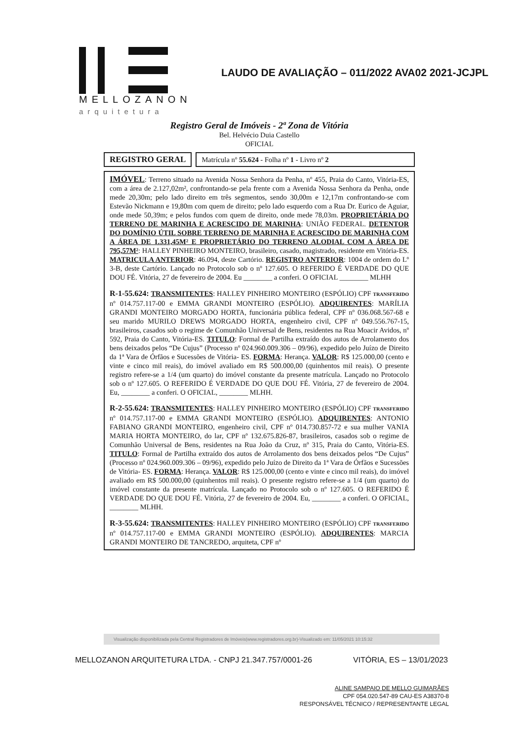LAUDO DE AVALIAÇÃO – 011/2022 AVA02 2021-JCJPL
MELLOZANON
arquitetura
Registro Geral de Imóveis - 2ª Zona de Vitória
Bel. Helvécio Duia Castello
OFICIAL
REGISTRO GERAL
Matrícula nº 55.624 - Folha nº 1 - Livro nº 2
IMÓVEL: Terreno situado na Avenida Nossa Senhora da Penha, nº 455, Praia do Canto, Vitória-ES, com a área de 2.127,02m², confrontando-se pela frente com a Avenida Nossa Senhora da Penha, onde mede 20,30m; pelo lado direito em três segmentos, sendo 30,00m e 12,17m confrontando-se com Estevão Nickmann e 19,80m com quem de direito; pelo lado esquerdo com a Rua Dr. Eurico de Aguiar, onde mede 50,39m; e pelos fundos com quem de direito, onde mede 78,03m. PROPRIETÁRIA DO TERRENO DE MARINHA E ACRESCIDO DE MARINHA: UNIÃO FEDERAL. DETENTOR DO DOMÍNIO ÚTIL SOBRE TERRENO DE MARINHA E ACRESCIDO DE MARINHA COM A ÁREA DE 1.331,45M² E PROPRIETÁRIO DO TERRENO ALODIAL COM A ÁREA DE 795,57M²: HALLEY PINHEIRO MONTEIRO, brasileiro, casado, magistrado, residente em Vitória-ES. MATRICULA ANTERIOR: 46.094, deste Cartório. REGISTRO ANTERIOR: 1004 de ordem do Lº 3-B, deste Cartório. Lançado no Protocolo sob o nº 127.605. O REFERIDO É VERDADE DO QUE DOU FÉ. Vitória, 27 de fevereiro de 2004. Eu ________ a conferi. O OFICIAL ________ MLHH
R-1-55.624: TRANSMITENTES: HALLEY PINHEIRO MONTEIRO (ESPÓLIO) CPF TRANSFERIDO nº 014.757.117-00 e EMMA GRANDI MONTEIRO (ESPÓLIO). ADQUIRENTES: MARÍLIA GRANDI MONTEIRO MORGADO HORTA, funcionária pública federal, CPF nº 036.068.567-68 e seu marido MURILO DREWS MORGADO HORTA, engenheiro civil, CPF nº 049.556.767-15, brasileiros, casados sob o regime de Comunhão Universal de Bens, residentes na Rua Moacir Avidos, nº 592, Praia do Canto, Vitória-ES. TITULO: Formal de Partilha extraído dos autos de Arrolamento dos bens deixados pelos “De Cujus” (Processo nº 024.960.009.306 – 09/96), expedido pelo Juízo de Direito da 1ª Vara de Órfãos e Sucessões de Vitória- ES. FORMA: Herança. VALOR: R$ 125.000,00 (cento e vinte e cinco mil reais), do imóvel avaliado em R$ 500.000,00 (quinhentos mil reais). O presente registro refere-se a 1/4 (um quarto) do imóvel constante da presente matrícula. Lançado no Protocolo sob o nº 127.605. O REFERIDO É VERDADE DO QUE DOU FÉ. Vitória, 27 de fevereiro de 2004. Eu, ________ a conferi. O OFICIAL, ________ MLHH.
R-2-55.624: TRANSMITENTES: HALLEY PINHEIRO MONTEIRO (ESPÓLIO) CPF TRANSFERIDO nº 014.757.117-00 e EMMA GRANDI MONTEIRO (ESPÓLIO). ADQUIRENTES: ANTONIO FABIANO GRANDI MONTEIRO, engenheiro civil, CPF nº 014.730.857-72 e sua mulher VANIA MARIA HORTA MONTEIRO, do lar, CPF nº 132.675.826-87, brasileiros, casados sob o regime de Comunhão Universal de Bens, residentes na Rua João da Cruz, nº 315, Praia do Canto, Vitória-ES. TITULO: Formal de Partilha extraído dos autos de Arrolamento dos bens deixados pelos “De Cujus” (Processo nº 024.960.009.306 – 09/96), expedido pelo Juízo de Direito da 1ª Vara de Órfãos e Sucessões de Vitória- ES. FORMA: Herança. VALOR: R$ 125.000,00 (cento e vinte e cinco mil reais), do imóvel avaliado em R$ 500.000,00 (quinhentos mil reais). O presente registro refere-se a 1/4 (um quarto) do imóvel constante da presente matrícula. Lançado no Protocolo sob o nº 127.605. O REFERIDO É VERDADE DO QUE DOU FÉ. Vitória, 27 de fevereiro de 2004. Eu, ________ a conferi. O OFICIAL, ________ MLHH.
R-3-55.624: TRANSMITENTES: HALLEY PINHEIRO MONTEIRO (ESPÓLIO) CPF TRANSFERIDO nº 014.757.117-00 e EMMA GRANDI MONTEIRO (ESPÓLIO). ADQUIRENTES: MARCIA GRANDI MONTEIRO DE TANCREDO, arquiteta, CPF nº
Visualização disponibilizada pela Central Registradores de Imóveis(www.registradores.org.br)-Visualizado em: 11/05/2021 10:15:32
MELLOZANON ARQUITETURA LTDA. - CNPJ 21.347.757/0001-26 VITÓRIA, ES – 13/01/2023
ALINE SAMPAIO DE MELLO GUIMARÃES
CPF 054.020.547-89 CAU-ES A38370-8
RESPONSÁVEL TÉCNICO / REPRESENTANTE LEGAL